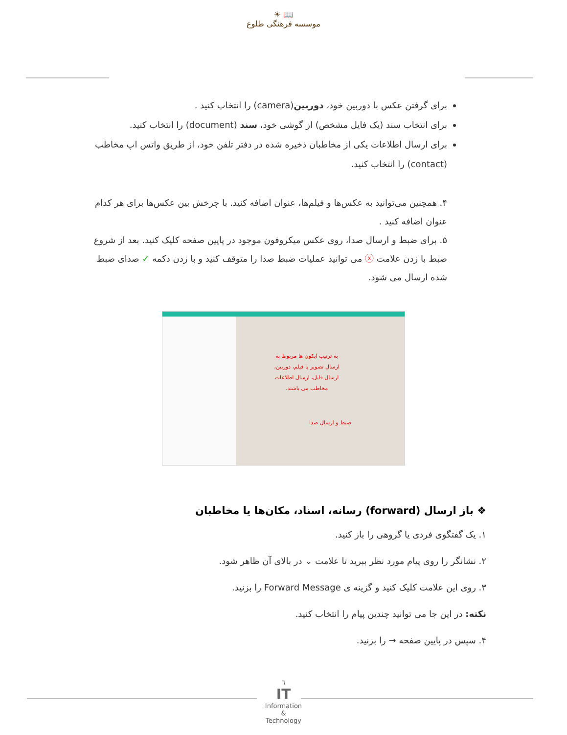☀ 📖
موسسه فرهنگی طلوع
برای گرفتن عکس با دوربین خود، دوربین(camera) را انتخاب کنید .
برای انتخاب سند (یک فایل مشخص) از گوشی خود، سند (document) را انتخاب کنید.
برای ارسال اطلاعات یکی از مخاطبان ذخیره شده در دفتر تلفن خود، از طریق واتس اپ مخاطب (contact) را انتخاب کنید.
۴. همچنین می‌توانید به عکس‌ها و فیلم‌ها، عنوان اضافه کنید. با چرخش بین عکس‌ها برای هر کدام عنوان اضافه کنید .
۵. برای ضبط و ارسال صدا، روی عکس میکروفون موجود در پایین صفحه کلیک کنید. بعد از شروع ضبط با زدن علامت ⓧ می توانید عملیات ضبط صدا را متوقف کنید و با زدن دکمه ✓ صدای ضبط شده ارسال می شود.
به ترتیب آیکون ها مربوط به ارسال تصویر یا فیلم، دوربین، ارسال فایل، ارسال اطلاعات مخاطب می باشند.
ضبط و ارسال صدا
❖ باز ارسال (forward) رسانه، اسناد، مکان‌ها یا مخاطبان
۱. یک گفتگوی فردی یا گروهی را باز کنید.
۲. نشانگر را روی پیام مورد نظر ببرید تا علامت ⌄ در بالای آن ظاهر شود.
۳. روی این علامت کلیک کنید و گزینه ی Forward Message را بزنید.
نکته: در این جا می توانید چندین پیام را انتخاب کنید.
۴. سپس در پایین صفحه → را بزنید.
٦
IT
Information
&
Technology